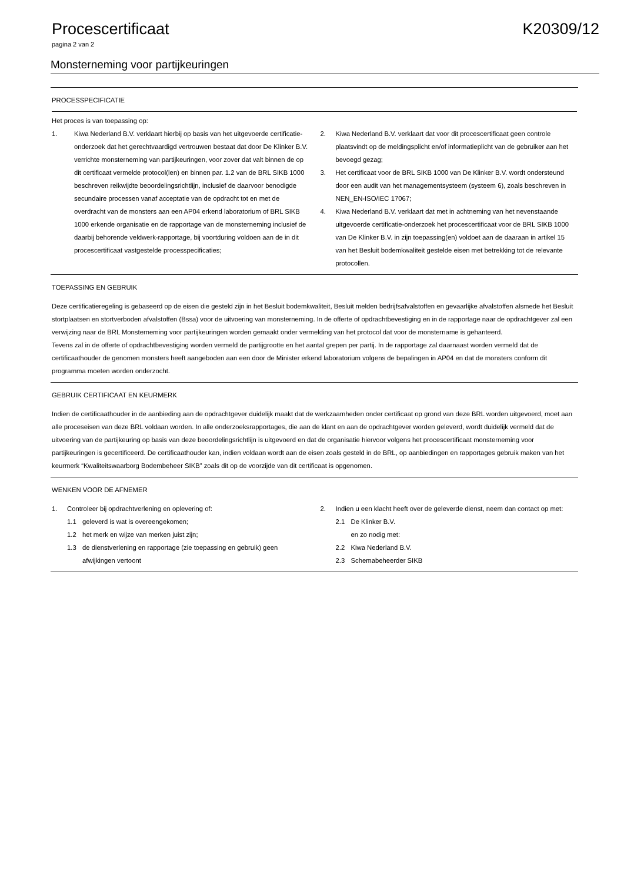Procescertificaat K20309/12
pagina 2 van 2
Monsterneming voor partijkeuringen
PROCESSPECIFICATIE
Het proces is van toepassing op:
1. Kiwa Nederland B.V. verklaart hierbij op basis van het uitgevoerde certificatie-onderzoek dat het gerechtvaardigd vertrouwen bestaat dat door De Klinker B.V. verrichte monsterneming van partijkeuringen, voor zover dat valt binnen de op dit certificaat vermelde protocol(len) en binnen par. 1.2 van de BRL SIKB 1000 beschreven reikwijdte beoordelingsrichtlijn, inclusief de daarvoor benodigde secundaire processen vanaf acceptatie van de opdracht tot en met de overdracht van de monsters aan een AP04 erkend laboratorium of BRL SIKB 1000 erkende organisatie en de rapportage van de monsterneming inclusief de daarbij behorende veldwerk-rapportage, bij voortduring voldoen aan de in dit procescertificaat vastgestelde processpecificaties;
2. Kiwa Nederland B.V. verklaart dat voor dit procescertificaat geen controle plaatsvindt op de meldingsplicht en/of informatieplicht van de gebruiker aan het bevoegd gezag;
3. Het certificaat voor de BRL SIKB 1000 van De Klinker B.V. wordt ondersteund door een audit van het managementsysteem (systeem 6), zoals beschreven in NEN_EN-ISO/IEC 17067;
4. Kiwa Nederland B.V. verklaart dat met in achtneming van het nevenstaande uitgevoerde certificatie-onderzoek het procescertificaat voor de BRL SIKB 1000 van De Klinker B.V. in zijn toepassing(en) voldoet aan de daaraan in artikel 15 van het Besluit bodemkwaliteit gestelde eisen met betrekking tot de relevante protocollen.
TOEPASSING EN GEBRUIK
Deze certificatieregeling is gebaseerd op de eisen die gesteld zijn in het Besluit bodemkwaliteit, Besluit melden bedrijfsafvalstoffen en gevaarlijke afvalstoffen alsmede het Besluit stortplaatsen en stortverboden afvalstoffen (Bssa) voor de uitvoering van monsterneming. In de offerte of opdrachtbevestiging en in de rapportage naar de opdrachtgever zal een verwijzing naar de BRL Monsterneming voor partijkeuringen worden gemaakt onder vermelding van het protocol dat voor de monstername is gehanteerd.
Tevens zal in de offerte of opdrachtbevestiging worden vermeld de partijgrootte en het aantal grepen per partij. In de rapportage zal daarnaast worden vermeld dat de certificaathouder de genomen monsters heeft aangeboden aan een door de Minister erkend laboratorium volgens de bepalingen in AP04 en dat de monsters conform dit programma moeten worden onderzocht.
GEBRUIK CERTIFICAAT EN KEURMERK
Indien de certificaathouder in de aanbieding aan de opdrachtgever duidelijk maakt dat de werkzaamheden onder certificaat op grond van deze BRL worden uitgevoerd, moet aan alle proceseisen van deze BRL voldaan worden. In alle onderzoeksrapportages, die aan de klant en aan de opdrachtgever worden geleverd, wordt duidelijk vermeld dat de uitvoering van de partijkeuring op basis van deze beoordelingsrichtlijn is uitgevoerd en dat de organisatie hiervoor volgens het procescertificaat monsterneming voor partijkeuringen is gecertificeerd. De certificaathouder kan, indien voldaan wordt aan de eisen zoals gesteld in de BRL, op aanbiedingen en rapportages gebruik maken van het keurmerk “Kwaliteitswaarborg Bodembeheer SIKB” zoals dit op de voorzijde van dit certificaat is opgenomen.
WENKEN VOOR DE AFNEMER
1. Controleer bij opdrachtverlening en oplevering of:
1.1 geleverd is wat is overeengekomen;
1.2 het merk en wijze van merken juist zijn;
1.3 de dienstverlening en rapportage (zie toepassing en gebruik) geen afwijkingen vertoont
2. Indien u een klacht heeft over de geleverde dienst, neem dan contact op met:
2.1 De Klinker B.V.
en zo nodig met:
2.2 Kiwa Nederland B.V.
2.3 Schemabeheerder SIKB